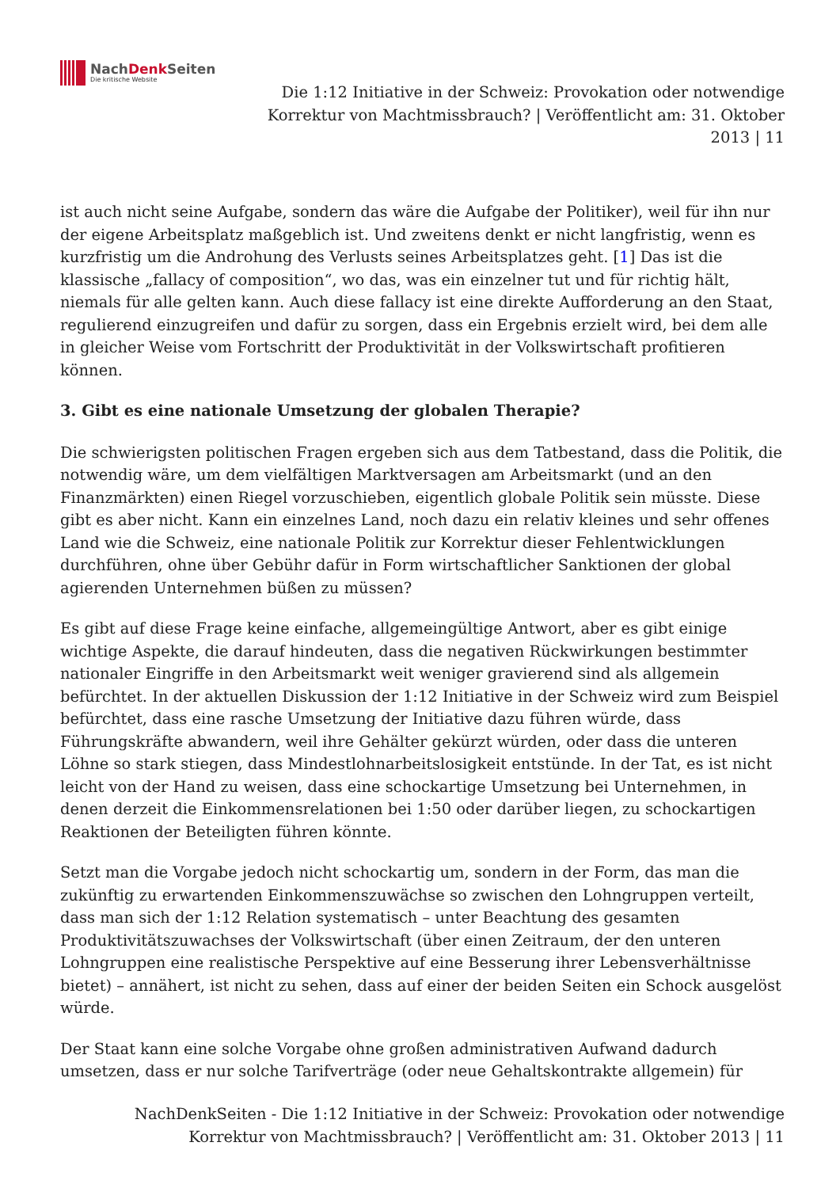NachDenk Seiten
Die kritische Website
Die 1:12 Initiative in der Schweiz: Provokation oder notwendige Korrektur von Machtmissbrauch? | Veröffentlicht am: 31. Oktober 2013 | 11
ist auch nicht seine Aufgabe, sondern das wäre die Aufgabe der Politiker), weil für ihn nur der eigene Arbeitsplatz maßgeblich ist. Und zweitens denkt er nicht langfristig, wenn es kurzfristig um die Androhung des Verlusts seines Arbeitsplatzes geht. [1] Das ist die klassische „fallacy of composition“, wo das, was ein einzelner tut und für richtig hält, niemals für alle gelten kann. Auch diese fallacy ist eine direkte Aufforderung an den Staat, regulierend einzugreifen und dafür zu sorgen, dass ein Ergebnis erzielt wird, bei dem alle in gleicher Weise vom Fortschritt der Produktivität in der Volkswirtschaft profitieren können.
3. Gibt es eine nationale Umsetzung der globalen Therapie?
Die schwierigsten politischen Fragen ergeben sich aus dem Tatbestand, dass die Politik, die notwendig wäre, um dem vielfältigen Marktversagen am Arbeitsmarkt (und an den Finanzmärkten) einen Riegel vorzuschieben, eigentlich globale Politik sein müsste. Diese gibt es aber nicht. Kann ein einzelnes Land, noch dazu ein relativ kleines und sehr offenes Land wie die Schweiz, eine nationale Politik zur Korrektur dieser Fehlentwicklungen durchführen, ohne über Gebühr dafür in Form wirtschaftlicher Sanktionen der global agierenden Unternehmen büßen zu müssen?
Es gibt auf diese Frage keine einfache, allgemeingültige Antwort, aber es gibt einige wichtige Aspekte, die darauf hindeuten, dass die negativen Rückwirkungen bestimmter nationaler Eingriffe in den Arbeitsmarkt weit weniger gravierend sind als allgemein befürchtet. In der aktuellen Diskussion der 1:12 Initiative in der Schweiz wird zum Beispiel befürchtet, dass eine rasche Umsetzung der Initiative dazu führen würde, dass Führungskräfte abwandern, weil ihre Gehälter gekürzt würden, oder dass die unteren Löhne so stark stiegen, dass Mindestlohnarbeitslosigkeit entstünde. In der Tat, es ist nicht leicht von der Hand zu weisen, dass eine schockartige Umsetzung bei Unternehmen, in denen derzeit die Einkommensrelationen bei 1:50 oder darüber liegen, zu schockartigen Reaktionen der Beteiligten führen könnte.
Setzt man die Vorgabe jedoch nicht schockartig um, sondern in der Form, das man die zukünftig zu erwartenden Einkommenszuwächse so zwischen den Lohngruppen verteilt, dass man sich der 1:12 Relation systematisch – unter Beachtung des gesamten Produktivitätszuwachses der Volkswirtschaft (über einen Zeitraum, der den unteren Lohngruppen eine realistische Perspektive auf eine Besserung ihrer Lebensverhältnisse bietet) – annähert, ist nicht zu sehen, dass auf einer der beiden Seiten ein Schock ausgelöst würde.
Der Staat kann eine solche Vorgabe ohne großen administrativen Aufwand dadurch umsetzen, dass er nur solche Tarifverträge (oder neue Gehaltskontrakte allgemein) für
NachDenkSeiten - Die 1:12 Initiative in der Schweiz: Provokation oder notwendige Korrektur von Machtmissbrauch? | Veröffentlicht am: 31. Oktober 2013 | 11